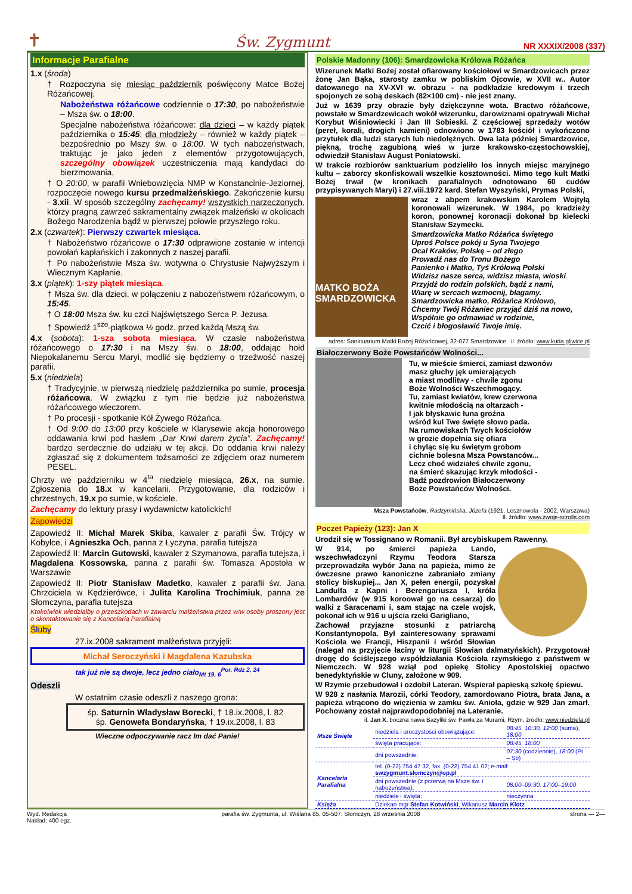✝ Św. Zygmunt NR XXXIX/2008 (337)
Informacje Parafialne
1.x (środa)
† Rozpoczyna się miesiąc październik poświęcony Matce Bożej Różańcowej.
Nabożeństwa różańcowe codziennie o 17:30, po nabożeństwie – Msza św. o 18:00.
Specjalne nabożeństwa różańcowe: dla dzieci – w każdy piątek października o 15:45; dla młodzieży – również w każdy piątek – bezpośrednio po Mszy św. o 18:00. W tych nabożeństwach, traktując je jako jeden z elementów przygotowujących, szczególny obowiązek uczestniczenia mają kandydaci do bierzmowania,
† O 20:00, w parafii Wniebowzięcia NMP w Konstancinie-Jeziornej, rozpoczęcie nowego kursu przedmałżeńskiego. Zakończenie kursu - 3.xii. W sposób szczególny zachęcamy! wszystkich narzeczonych, którzy pragną zawrzeć sakramentalny związek małżeński w okolicach Bożego Narodzenia bądź w pierwszej połowie przyszłego roku.
2.x (czwartek): Pierwszy czwartek miesiąca.
† Nabożeństwo różańcowe o 17:30 odprawione zostanie w intencji powołań kapłańskich i zakonnych z naszej parafii.
† Po nabożeństwie Msza św. wotywna o Chrystusie Najwyższym i Wiecznym Kapłanie.
3.x (piątek): 1-szy piątek miesiąca.
† Msza św. dla dzieci, w połączeniu z nabożeństwem różańcowym, o 15:45.
† O 18:00 Msza św. ku czci Najświętszego Serca P. Jezusa.
† Spowiedź 1<sup>szo</sup>-piątkowa ½ godz. przed każdą Mszą św.
4.x (sobota): 1-sza sobota miesiąca. W czasie nabożeństwa różańcowego o 17:30 i na Mszy św. o 18:00, oddając hołd Niepokalanemu Sercu Maryi, modlić się będziemy o trzeźwość naszej parafii.
5.x (niedziela)
† Tradycyjnie, w pierwszą niedzielę października po sumie, procesja różańcowa. W związku z tym nie będzie już nabożeństwa różańcowego wieczorem.
† Po procesji - spotkanie Kół Żywego Różańca.
† Od 9:00 do 13:00 przy kościele w Klarysewie akcja honorowego oddawania krwi pod hasłem „Dar Krwi darem życia”. Zachęcamy! bardzo serdecznie do udziału w tej akcji. Do oddania krwi należy zgłaszać się z dokumentem tożsamości ze zdjęciem oraz numerem PESEL.
Chrzty we październiku w 4<sup>ta</sup> niedzielę miesiąca, 26.x, na sumie. Zgłoszenia do 18.x w kancelarii. Przygotowanie, dla rodziców i chrzestnych, 19.x po sumie, w kościele.
Zachęcamy do lektury prasy i wydawnictw katolickich!
Zapowiedzi
Zapowiedź II: Michał Marek Skiba, kawaler z parafii Św. Trójcy w Kobyłce, i Agnieszka Och, panna z Łyczyna, parafia tutejsza
Zapowiedź II: Marcin Gutowski, kawaler z Szymanowa, parafia tutejsza, i Magdalena Kossowska, panna z parafii św. Tomasza Apostoła w Warszawie
Zapowiedź II: Piotr Stanisław Madetko, kawaler z parafii św. Jana Chrzciciela w Kędzierówce, i Julita Karolina Trochimiuk, panna ze Słomczyna, parafia tutejsza
Ktokolwiek wiedziałby o przeszkodach w zawarciu małżeństwa przez w/w osoby proszony jest o skontaktowanie się z Kancelarią Parafialną
Śluby
27.ix.2008 sakrament małżeństwa przyjęli:
Michał Seroczyński i Magdalena Kazubska
tak już nie są dwoje, lecz jedno ciało<sub>Mt 19, 6</sub><sup>Por. Rdz 2, 24</sup>
Odeszli
W ostatnim czasie odeszli z naszego grona:
śp. Saturnin Władysław Borecki, † 18.ix.2008, l. 82
śp. Genowefa Bondaryńska, † 19.ix.2008, l. 83
Wieczne odpoczywanie racz Im dać Panie!
Polskie Madonny (106): Smardzowicka Królowa Różańca
Wizerunek Matki Bożej został ofiarowany kościołowi w Smardzowicach przez żonę Jan Bąka, starosty zamku w pobliskim Ojcowie, w XVII w.. Autor datowanego na XV-XVI w. obrazu - na podkładzie kredowym i trzech spojonych ze sobą deskach (82×100 cm) - nie jest znany.
Już w 1639 przy obrazie były dziękczynne wota. Bractwo różańcowe, powstałe w Smardzewicach wokół wizerunku, darowiznami opatrywali Michał Korybut Wiśniowiecki i Jan III Sobieski. Z częściowej sprzedaży wotów (pereł, korali, drogich kamieni) odnowiono w 1783 kościół i wykończono przytułek dla ludzi starych lub niedołężnych. Dwa lata później Smardzowice, piękną, trochę zagubioną wieś w jurze krakowsko-częstochowskiej, odwiedził Stanisław August Poniatowski.
W trakcie rozbiorów sanktuarium podzieliło los innych miejsc maryjnego kultu – zaborcy skonfiskowali wszelkie kosztowności. Mimo tego kult Matki Bożej trwał (w kronikach parafialnych odnotowano 60 cudów przypisywanych Maryi) i 27.viii.1972 kard. Stefan Wyszyński, Prymas Polski,
MATKO BOŻA SMARDZOWICKA
wraz z abpem krakowskim Karolem Wojtyłą koronowali wizerunek. W 1984, po kradzieży koron, ponownej koronacji dokonał bp kielecki Stanisław Szymecki.
Smardzowicka Matko Różańca świętego
Uproś Polsce pokój u Syna Twojego
Ocal Kraków, Polskę – od złego
Prowadź nas do Tronu Bożego
Panienko i Matko, Tyś Królową Polski
Widzisz nasze serca, widzisz miasta, wioski
Przyjdź do rodzin polskich, bądź z nami,
Wiarę w sercach wzmocnij, błagamy.
Smardzowicka matko, Różańca Królowo,
Chcemy Twój Różaniec przyjąć dziś na nowo,
Wspólnie go odmawiać w rodzinie,
Czcić i błogosławić Twoje imię.
adres: Sanktuarium Matki Bożej Różańcowej, 32-077 Smardzowice il. źródło: www.kuria.gliwice.pl
Białoczerwony Boże Powstańców Wolności...
Tu, w mieście śmierci, zamiast dzwonów
masz głuchy jęk umierających
a miast modlitwy - chwile zgonu
Boże Wolności Wszechmogący.
Tu, zamiast kwiatów, krew czerwona
kwitnie młodością na ołtarzach -
I jak błyskawic łuna groźna
wśród kul Twe święte słowo pada.
Na rumowiskach Twych kościołów
w grozie dopełnia się ofiara
i chyląc się ku świętym grobom
cichnie bolesna Msza Powstanców...
Lecz choć widziałeś chwile zgonu,
na śmierć skazując krzyk młodości -
Bądź pozdrowion Białoczerwony
Boże Powstańców Wolności.
Msza Powstańców, Radzymińska, Józefa (1921, Lesznowola - 2002, Warszawa)
Il. źródło: www.zwoje-scrolls.com
Poczet Papieży (123): Jan X
Urodził się w Tossignano w Romanii. Był arcybiskupem Rawenny.
W 914, po śmierci papieża Lando, wszechwładczyni Rzymu Teodora Starsza przeprowadziła wybór Jana na papieża, mimo że ówczesne prawo kanoniczne zabraniało zmiany stolicy biskupiej... Jan X, pełen energii, pozyskał Landulfa z Kapni i Berengariusza I, króla Lombardów (w 915 koroował go na cesarza) do walki z Saracenami i, sam stając na czele wojsk, pokonał ich w 916 u ujścia rzeki Garigliano,
Zachował przyjazne stosunki z patriarchą Konstantynopola. Był zainteresowany sprawami Kościoła we Francji, Hiszpanii i wśród Słowian (nalegał na przyjęcie łaciny w liturgii Słowian dalmatyńskich). Przygotował drogę do ściślejszego współdziałania Kościoła rzymskiego z państwem w Niemczech. W 928 wziął pod opiekę Stolicy Apostolskiej opactwo benedyktyńskie w Cluny, założone w 909.
W Rzymie przebudował i ozdobił Lateran. Wspierał papieską szkołę śpiewu.
W 928 z nasłania Marozii, córki Teodory, zamordowano Piotra, brata Jana, a papieża wtrącono do więzienia w zamku św. Anioła, gdzie w 929 Jan zmarł. Pochowany został najprawdopodobniej na Lateranie.
il. Jan X, boczna nawa Bazyliki św. Pawła za Murami, Rzym, źródło: www.niedziela.pl
| Msze Święte | niedziela i uroczystości obowiązujące: | 08:45, 10:30, 12:00 (suma), 18:00 |
| | święta pracujące: | 08:45, 18:00 |
| | dni powszednie: | 07:30 (codziennie), 18:00 (Pt – Sb) |
| Kancelaria Parafialna | tel. (0-22) 754 47 32, fax. (0-22) 754 41 02; e-mail: swzygmunt.slomczyn@op.pl | |
| | dni powszednie (z przerwą na Msze św. i nabożeństwa): | 08:00–09:30, 17:00–19:00 |
| | niedziele i święta: | nieczynna |
| Księża | Dziekan mgr Stefan Kotwiński , Wikariusz Marcin Klotz | |
Wyd. Redakcja
Nakład: 400 egz. parafia św. Zygmunta, ul. Wiślana 85, 05-507, Słomczyn, 28 września 2008 strona — 2—